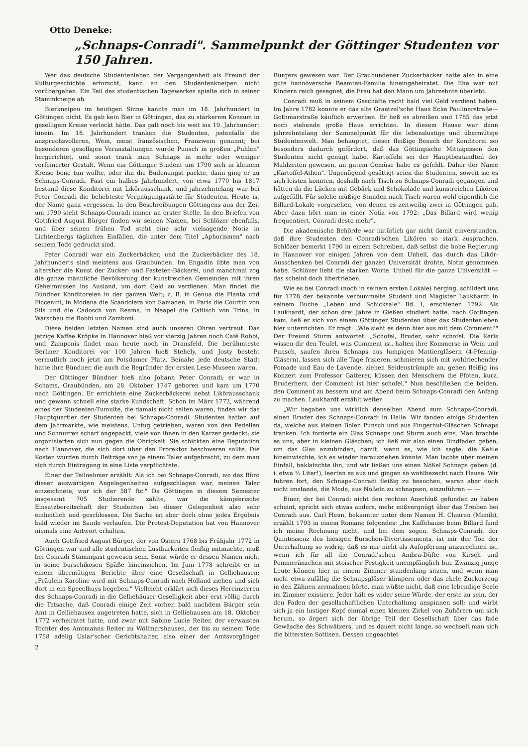Otto Deneke:
„Schnaps-Conradi". Sammelpunkt der Göttinger Studenten vor 150 Jahren.
Wer das deutsche Studentenleben der Vergangenheit als Freund der Kulturgeschichte erforscht, kann an den Studentenkneipen nicht vorübergehen. Ein Teil des studentischen Tagewerkes spielte sich in seiner Stammkneipe ab.
Bierkneipen im heutigen Sinne kannte man im 18. Jahrhundert in Göttingen nicht. Es gab kein Bier in Göttingen, das zu stärkerem Konsum in geselligem Kreise verlockt hätte. Das galt noch bis weit ins 19. Jahrhundert hinein. Im 18. Jahrhundert tranken die Studenten, jedenfalls die anspruchsvolleren, Wein, meist französischen, Franzwein genannt; bei besonderen geselligen Veranstaltungen wurde Punsch in großen „Puhlen" hergerichtet, und sonst trank man Schnaps in mehr oder weniger verfeinerter Gestalt. Wenn ein Göttinger Student um 1790 sich in kleinem Kreise bene tun wollte, oder ihn die Budenangst packte, dann ging er zu Schnaps-Conradi. Fast ein halbes Jahrhundert, von etwa 1770 bis 1817 bestand diese Konditorei mit Likörausschank, und jahrzehntelang war bei Peter Conradi die beliebteste Vergnügungsstätte für Studenten. Heute ist der Name ganz vergessen. In den Beschreibungen Göttingens aus der Zeit um 1790 steht Schnaps-Conradi immer an erster Stelle. In den Briefen von Gottfried August Bürger finden wir seinen Namen, bei Schlözer ebenfalls, und über seinen frühen Tod steht eine sehr vielsagende Notiz in Lichtenbergs täglichen Einfällen, die unter dem Titel „Aphorismen" nach seinem Tode gedruckt sind.
Peter Conradi war ein Zuckerbäcker, und die Zuckerbäcker des 18. Jahrhunderts sind meistens aus Graubünden. Im Engadin übte man von altersher die Kunst der Zucker- und Pasteten-Bäckerei, und manchmal zog die ganze männliche Bevölkerung der kunstreichen Gemeinden mit ihren Geheimnissen ins Ausland, um dort Geld zu verdienen. Man findet die Bündner Konditoreien in der ganzen Welt; z. B. in Genua die Planta und Piccenini, in Modena die Scandolera von Samaden, in Paris die Courtin von Sils und die Cadosch von Reams, in Neapel die Caflisch von Trins, in Warschau die Robbi und Zamboni.
Diese beiden letzten Namen sind auch unseren Ohren vertraut. Das jetzige Kaffee Kröpke in Hannover hieß vor vierzig Jahren noch Café Robbi, und Zamponis findet man heute noch in Dransfeld. Die berühmteste Berliner Konditorei vor 100 Jahren hieß Stehely, und Josty besteht vermutlich noch jetzt am Potsdamer Platz. Beinahe jede deutsche Stadt hatte ihre Bündner, die auch die Begründer der ersten Lese-Museen waren.
Der Göttinger Bündner hieß also Johann Peter Conradi; er war in Schams, Graubünden, am 28. Oktober 1747 geboren und kam um 1770 nach Göttingen. Er errichtete eine Zuckerbäckerei nebst Likörausschank und gewann schnell eine starke Kundschaft. Schon im März 1772, während eines der Studenten-Tumulte, die damals nicht selten waren, finden wir das Hauptquartier der Studenten bei Schnaps-Conradi. Studenten hatten auf dem Jahrmarkte, wie meistens, Unfug getrieben, waren von den Pedellen und Schnurren scharf angepackt, viele von ihnen in den Karzer gesteckt; sie organisierten sich nun gegen die Obrigkeit. Sie schickten eine Deputation nach Hannover, die sich dort über den Prorektor beschweren sollte. Die Kosten wurden durch Beiträge von je einem Taler aufgebracht, zu dem man sich durch Eintragung in eine Liste verpflichtete.
Einer der Teilnehmer erzählt: Als ich bei Schnaps-Conradi, wo das Büro dieser auswärtigen Angelegenheiten aufgeschlagen war, meinen Taler einzeichnete, war ich der 587 ftc." Da Göttingen in diesem Semester insgesamt 705 Studierende zählte, war die kämpferische Einsatzbereitschaft der Studenten bei dieser Gelegenheit also sehr einheitlich und geschlossen. Die Sache ist aber doch ohne jedes Ergebnis bald wieder im Sande verlaufen. Die Protest-Deputation hat von Hannover niemals eine Antwort erhalten.
Auch Gottfried August Bürger, der von Ostern 1768 bis Frühjahr 1772 in Göttingen war und alle studentischen Lustbarkeiten fleißig mitmachte, muß bei Conradi Stammgast gewesen sein. Sonst würde er dessen Namen nicht in seine burschikosen Späße hineinziehen. Im Juni 1778 schreibt er in einem übermütigen Berichte über eine Gesellschaft in Gelliehausen: „Fräulein Karoline wird mit Schnaps-Conradi nach Holland ziehen und sich dort in ein Specelhuys begeben." Vielleicht erklärt sich dieses Hereinzerren des Schnaps-Conradi in die Gelliehäuser Geselligkeit aber erst völlig durch die Tatsache, daß Conradi einige Zeit vorher, bald nachdem Bürger sein Amt in Gelliehausen angetreten hatte, sich in Gelliehausen am 18. Oktober 1772 verheiratet hatte, und zwar mit Sabine Lucie Reiter, der verwaisten Tochter des Amtmanns Reiter zu Wöllmarshausen, der bis zu seinem Tode 1758 adelig Uslar'scher Gerichtshalter, also einer der Amtsvorgänger Bürgers gewesen war. Der Graubündener Zuckerbäcker hatte also in eine gute hannöversche Beamten-Familie hineingeheiratet. Die Ehe war mit Kindern reich gesegnet, die Frau hat den Mann um Jahrzehnte überlebt.
Conradi muß in seinem Geschäfte recht bald viel Geld verdient haben. Im Jahre 1782 konnte er das alte Graetzel'sche Haus Ecke Paulinerstraße—Gothmarstraße käuflich erwerben. Er ließ es abreißen und 1785 das jetzt noch stehende große Haus errichten. In diesem Hause war dann jahrzehntelang der Sammelpunkt für die lebenslustige und übermütige Studentenwelt. Man behauptet, dieser fleißige Besuch der Konditorei sei besonders dadurch gefördert, daß das Göttingische Mittagessen den Studenten nicht genügt habe. Kartoffeln sei der Hauptbestandteil der Mahlzeiten gewesen, an gutem Gemüse habe es gefehlt. Daher der Name „Kartoffel-Athen". Ungenügend gesättigt seien die Studenten, soweit sie es sich leisten konnten, deshalb nach Tisch zu Schnaps-Conradi gegangen und hätten da die Lücken mit Gebäck und Schokolade und kunstreichen Likören aufgefüllt. Für solche müßige Stunden nach Tisch waren wohl eigentlich die Billard-Lokale vorgesehen, von denen es zeitweilig zwei in Göttingen gab. Aber dazu hört man in einer Notiz von 1792: „Das Billard wird wenig frequentiert, Conradi desto mehr".
Die akademische Behörde war natürlich gar nicht damit einverstanden, daß ihre Studenten den Conradi'schen Likören so stark zusprachen. Schlözer bemerkt 1790 in einem Schreiben, daß selbst die hohe Regierung in Hannover vor einigen Jahren von dem Unheil, das durch das Likör-Ausschenken bei Conradi der ganzen Universität drohte, Notiz genommen habe. Schlözer liebt die starken Worte. Unheil für die ganze Universität — das scheint doch übertrieben.
Wie es bei Conradi (noch in seinem ersten Lokale) herging, schildert uns für 1778 der bekannte verbummelte Student und Magister Laukhardt in seinem Buche „Leben und Schicksale" Bd. I, erschienen 1792. Als Laukhardt, der schon drei Jahre in Gießen studiert hatte, nach Göttingen kam, ließ er sich von einem Göttinger Studenten über das Studentenleben hier unterrichten. Er fragt: „Wie sieht es denn hier aus mit dem Comment?" Der Freund Sturm antwortet: „Schofel, Bruder, sehr schofel. Die Kerls wissen dir den Teufel, was Comment ist, halten ihre Kommerse in Wein und Punsch, saufen ihren Schnaps aus lumpigen Mattiergläsern (4-Pfennig-Gläsern), lassen sich alle Tage frisieren, schmieren sich mit wohlriechender Pomade und Eau de Lavende, ziehen Seidenstrümpfe an, gehen fleißig ins Konzert zum Professor Gatterer, küssen den Menschern die Pfoten, kurz, Bruderherz, der Comment ist hier schofel." Nun beschließen die beiden, den Comment zu bessern und am Abend beim Schnaps-Conradi den Anfang zu machen. Laukhardt erzählt weiter:
„Wir begaben uns wirklich denselben Abend zum Schnaps-Conradi, einen Bruder des Schnaps-Conradi in Halle. Wir fanden einige Studenten da, welche aus kleinen Bolen Punsch und aus Fingerhut-Gläschen Schnaps tranken. Ich forderte ein Glas Schnaps und Sturm auch eins. Man brachte es uns, aber in kleinen Gläschen; ich ließ mir also einen Bindfaden geben, um das Glas anzubinden, damit, wenn es, wie ich sagte, die Kehle hineinwischte, ich es wieder herausziehen könnte. Man lachte über meinen Einfall, beklatschte ihn, und wir ließen uns einen Nößel Schnaps geben (d. i. etwa ½ Liter!), leerten es aus und gingen so wohlbezecht nach Hause. Wir fuhren fort, den Schnaps-Conradi fleißig zu besuchen, waren aber doch nicht imstande, die Mode, aus Nößeln zu schnapsen, einzuführen — —"
Einer, der bei Conradi nicht den rechten Anschluß gefunden zu haben scheint, spricht sich etwas anders, mehr mißvergnügt über das Treiben bei Conradi aus. Carl Heun, bekannter unter dem Namen H. Clauren (Mimili), erzählt 1793 in einem Romane folgendes: „Im Kaffehause beim Billard fand ich meine Rechnung nicht, und bei dem sogen. Schnaps-Conradi, der Quintessenz des hiesigen Burschen-Divertissements, ist mir der Ton der Unterhaltung so widrig, daß es mir nicht als Aufopferung anzurechnen ist, wenn ich für all die Conradi'schen Ambra-Düfte von Kirsch und Pommeränzchen mit stoischer Festigkeit unempfänglich bin. Zwanzig junge Leute können hier in einem Zimmer stundenlang sitzen, und wenn man nicht etwa zufällig die Schnapsgläser klimpern oder das ekele Zuckerzeug in den Zähnen zermalmen hörte, man wüßte nicht, daß eine lebendige Seele im Zimmer existiere. Jeder hält es wider seine Würde, der erste zu sein, der den Faden der gesellschaftlichen Unterhaltung anspinnen soll; und wirbt sich ja ein lustiger Kopf einmal einen kleinen Zirkel von Zuhörern um sich herum, so ärgert sich der übrige Teil der Gesellschaft über das fade Gewäsche des Schwätzers, und es dauert nicht lange, so wechselt man sich die bittersten Sottisen. Dessen ungeachtet
2